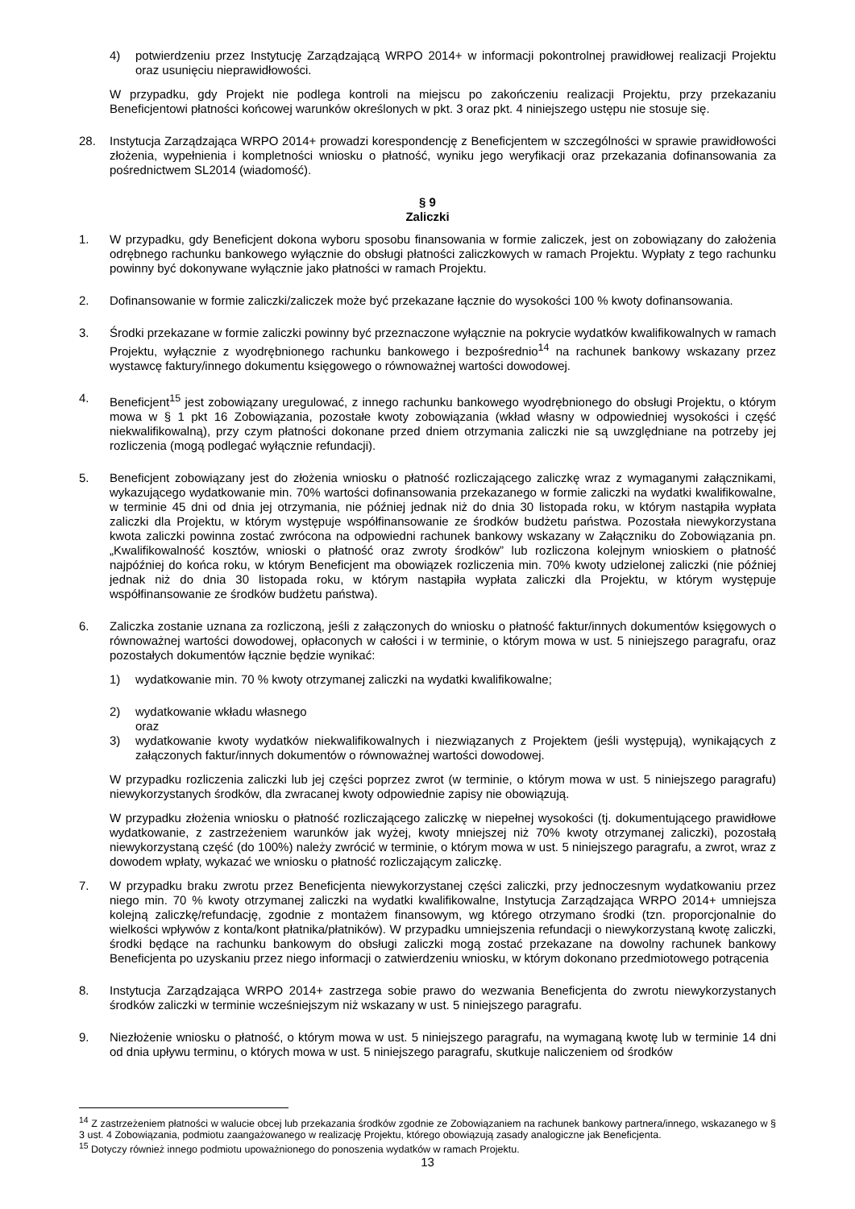4) potwierdzeniu przez Instytucję Zarządzającą WRPO 2014+ w informacji pokontrolnej prawidłowej realizacji Projektu oraz usunięciu nieprawidłowości.
W przypadku, gdy Projekt nie podlega kontroli na miejscu po zakończeniu realizacji Projektu, przy przekazaniu Beneficjentowi płatności końcowej warunków określonych w pkt. 3 oraz pkt. 4 niniejszego ustępu nie stosuje się.
28. Instytucja Zarządzająca WRPO 2014+ prowadzi korespondencję z Beneficjentem w szczególności w sprawie prawidłowości złożenia, wypełnienia i kompletności wniosku o płatność, wyniku jego weryfikacji oraz przekazania dofinansowania za pośrednictwem SL2014 (wiadomość).
§ 9
Zaliczki
1. W przypadku, gdy Beneficjent dokona wyboru sposobu finansowania w formie zaliczek, jest on zobowiązany do założenia odrębnego rachunku bankowego wyłącznie do obsługi płatności zaliczkowych w ramach Projektu. Wypłaty z tego rachunku powinny być dokonywane wyłącznie jako płatności w ramach Projektu.
2. Dofinansowanie w formie zaliczki/zaliczek może być przekazane łącznie do wysokości 100 % kwoty dofinansowania.
3. Środki przekazane w formie zaliczki powinny być przeznaczone wyłącznie na pokrycie wydatków kwalifikowalnych w ramach Projektu, wyłącznie z wyodrębnionego rachunku bankowego i bezpośrednio<sup>14</sup> na rachunek bankowy wskazany przez wystawcę faktury/innego dokumentu księgowego o równoważnej wartości dowodowej.
4. Beneficjent<sup>15</sup> jest zobowiązany uregulować, z innego rachunku bankowego wyodrębnionego do obsługi Projektu, o którym mowa w § 1 pkt 16 Zobowiązania, pozostałe kwoty zobowiązania (wkład własny w odpowiedniej wysokości i część niekwalifikowalną), przy czym płatności dokonane przed dniem otrzymania zaliczki nie są uwzględniane na potrzeby jej rozliczenia (mogą podlegać wyłącznie refundacji).
5. Beneficjent zobowiązany jest do złożenia wniosku o płatność rozliczającego zaliczkę wraz z wymaganymi załącznikami, wykazującego wydatkowanie min. 70% wartości dofinansowania przekazanego w formie zaliczki na wydatki kwalifikowalne, w terminie 45 dni od dnia jej otrzymania, nie później jednak niż do dnia 30 listopada roku, w którym nastąpiła wypłata zaliczki dla Projektu, w którym występuje współfinansowanie ze środków budżetu państwa. Pozostała niewykorzystana kwota zaliczki powinna zostać zwrócona na odpowiedni rachunek bankowy wskazany w Załączniku do Zobowiązania pn. „Kwalifikowalność kosztów, wnioski o płatność oraz zwroty środków” lub rozliczona kolejnym wnioskiem o płatność najpóźniej do końca roku, w którym Beneficjent ma obowiązek rozliczenia min. 70% kwoty udzielonej zaliczki (nie później jednak niż do dnia 30 listopada roku, w którym nastąpiła wypłata zaliczki dla Projektu, w którym występuje współfinansowanie ze środków budżetu państwa).
6. Zaliczka zostanie uznana za rozliczoną, jeśli z załączonych do wniosku o płatność faktur/innych dokumentów księgowych o równoważnej wartości dowodowej, opłaconych w całości i w terminie, o którym mowa w ust. 5 niniejszego paragrafu, oraz pozostałych dokumentów łącznie będzie wynikać:
1) wydatkowanie min. 70 % kwoty otrzymanej zaliczki na wydatki kwalifikowalne;
2) wydatkowanie wkładu własnego
oraz
3) wydatkowanie kwoty wydatków niekwalifikowalnych i niezwiązanych z Projektem (jeśli występują), wynikających z załączonych faktur/innych dokumentów o równoważnej wartości dowodowej.
W przypadku rozliczenia zaliczki lub jej części poprzez zwrot (w terminie, o którym mowa w ust. 5 niniejszego paragrafu) niewykorzystanych środków, dla zwracanej kwoty odpowiednie zapisy nie obowiązują.
W przypadku złożenia wniosku o płatność rozliczającego zaliczkę w niepełnej wysokości (tj. dokumentującego prawidłowe wydatkowanie, z zastrzeżeniem warunków jak wyżej, kwoty mniejszej niż 70% kwoty otrzymanej zaliczki), pozostałą niewykorzystaną część (do 100%) należy zwrócić w terminie, o którym mowa w ust. 5 niniejszego paragrafu, a zwrot, wraz z dowodem wpłaty, wykazać we wniosku o płatność rozliczającym zaliczkę.
7. W przypadku braku zwrotu przez Beneficjenta niewykorzystanej części zaliczki, przy jednoczesnym wydatkowaniu przez niego min. 70 % kwoty otrzymanej zaliczki na wydatki kwalifikowalne, Instytucja Zarządzająca WRPO 2014+ umniejsza kolejną zaliczkę/refundację, zgodnie z montażem finansowym, wg którego otrzymano środki (tzn. proporcjonalnie do wielkości wpływów z konta/kont płatnika/płatników). W przypadku umniejszenia refundacji o niewykorzystaną kwotę zaliczki, środki będące na rachunku bankowym do obsługi zaliczki mogą zostać przekazane na dowolny rachunek bankowy Beneficjenta po uzyskaniu przez niego informacji o zatwierdzeniu wniosku, w którym dokonano przedmiotowego potrącenia
8. Instytucja Zarządzająca WRPO 2014+ zastrzega sobie prawo do wezwania Beneficjenta do zwrotu niewykorzystanych środków zaliczki w terminie wcześniejszym niż wskazany w ust. 5 niniejszego paragrafu.
9. Niezłożenie wniosku o płatność, o którym mowa w ust. 5 niniejszego paragrafu, na wymaganą kwotę lub w terminie 14 dni od dnia upływu terminu, o których mowa w ust. 5 niniejszego paragrafu, skutkuje naliczeniem od środków
<sup>14</sup> Z zastrzeżeniem płatności w walucie obcej lub przekazania środków zgodnie ze Zobowiązaniem na rachunek bankowy partnera/innego, wskazanego w § 3 ust. 4 Zobowiązania, podmiotu zaangażowanego w realizację Projektu, którego obowiązują zasady analogiczne jak Beneficjenta.
<sup>15</sup> Dotyczy również innego podmiotu upoważnionego do ponoszenia wydatków w ramach Projektu.
13